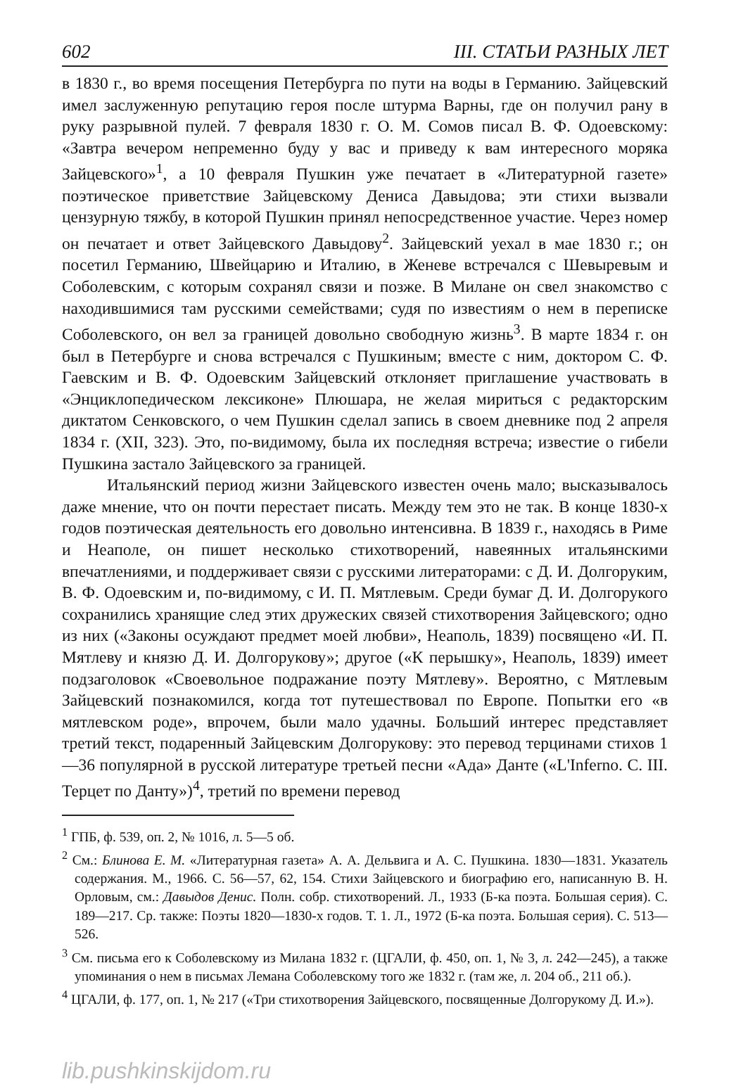602 III. СТАТЬИ РАЗНЫХ ЛЕТ
в 1830 г., во время посещения Петербурга по пути на воды в Германию. Зайцевский имел заслуженную репутацию героя после штурма Варны, где он получил рану в руку разрывной пулей. 7 февраля 1830 г. О. М. Сомов писал В. Ф. Одоевскому: «Завтра вечером непременно буду у вас и приведу к вам интересного моряка Зайцевского»<sup>1</sup>, а 10 февраля Пушкин уже печатает в «Литературной газете» поэтическое приветствие Зайцевскому Дениса Давыдова; эти стихи вызвали цензурную тяжбу, в которой Пушкин принял непосредственное участие. Через номер он печатает и ответ Зайцевского Давыдову<sup>2</sup>. Зайцевский уехал в мае 1830 г.; он посетил Германию, Швейцарию и Италию, в Женеве встречался с Шевыревым и Соболевским, с которым сохранял связи и позже. В Милане он свел знакомство с находившимися там русскими семействами; судя по известиям о нем в переписке Соболевского, он вел за границей довольно свободную жизнь<sup>3</sup>. В марте 1834 г. он был в Петербурге и снова встречался с Пушкиным; вместе с ним, доктором С. Ф. Гаевским и В. Ф. Одоевским Зайцевский отклоняет приглашение участвовать в «Энциклопедическом лексиконе» Плюшара, не желая мириться с редакторским диктатом Сенковского, о чем Пушкин сделал запись в своем дневнике под 2 апреля 1834 г. (XII, 323). Это, по-видимому, была их последняя встреча; известие о гибели Пушкина застало Зайцевского за границей.
Итальянский период жизни Зайцевского известен очень мало; высказывалось даже мнение, что он почти перестает писать. Между тем это не так. В конце 1830-х годов поэтическая деятельность его довольно интенсивна. В 1839 г., находясь в Риме и Неаполе, он пишет несколько стихотворений, навеянных итальянскими впечатлениями, и поддерживает связи с русскими литераторами: с Д. И. Долгоруким, В. Ф. Одоевским и, по-видимому, с И. П. Мятлевым. Среди бумаг Д. И. Долгорукого сохранились хранящие след этих дружеских связей стихотворения Зайцевского; одно из них («Законы осуждают предмет моей любви», Неаполь, 1839) посвящено «И. П. Мятлеву и князю Д. И. Долгорукову»; другое («К перышку», Неаполь, 1839) имеет подзаголовок «Своевольное подражание поэту Мятлеву». Вероятно, с Мятлевым Зайцевский познакомился, когда тот путешествовал по Европе. Попытки его «в мятлевском роде», впрочем, были мало удачны. Больший интерес представляет третий текст, подаренный Зайцевским Долгорукову: это перевод терцинами стихов 1—36 популярной в русской литературе третьей песни «Ада» Данте («L'Inferno. C. III. Терцет по Данту»)<sup>4</sup>, третий по времени перевод
<sup>1</sup> ГПБ, ф. 539, оп. 2, № 1016, л. 5—5 об.
<sup>2</sup> См.: Блинова Е. М. «Литературная газета» А. А. Дельвига и А. С. Пушкина. 1830—1831. Указатель содержания. М., 1966. С. 56—57, 62, 154. Стихи Зайцевского и биографию его, написанную В. Н. Орловым, см.: Давыдов Денис. Полн. собр. стихотворений. Л., 1933 (Б-ка поэта. Большая серия). С. 189—217. Ср. также: Поэты 1820—1830-х годов. Т. 1. Л., 1972 (Б-ка поэта. Большая серия). С. 513—526.
<sup>3</sup> См. письма его к Соболевскому из Милана 1832 г. (ЦГАЛИ, ф. 450, оп. 1, № 3, л. 242—245), а также упоминания о нем в письмах Лемана Соболевскому того же 1832 г. (там же, л. 204 об., 211 об.).
<sup>4</sup> ЦГАЛИ, ф. 177, оп. 1, № 217 («Три стихотворения Зайцевского, посвященные Долгорукому Д. И.»).
lib.pushkinskijdom.ru